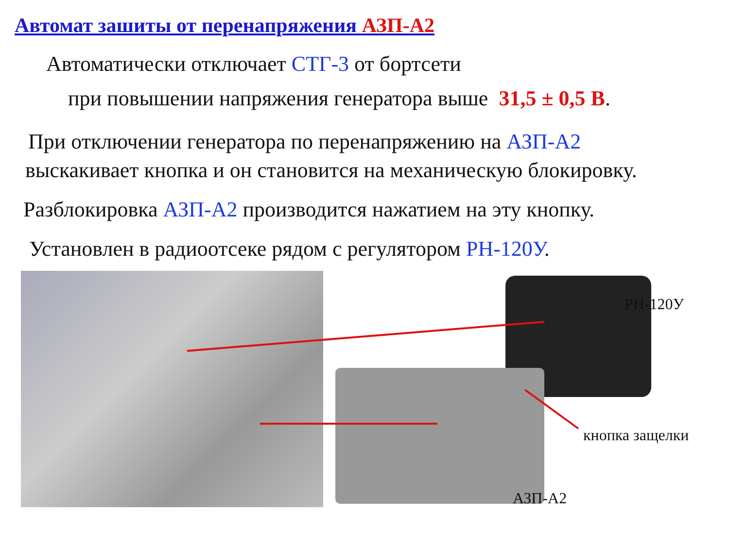Автомат зашиты от перенапряжения АЗП-А2
Автоматически отключает СТГ-3 от бортсети
при повышении напряжения генератора выше 31,5 ± 0,5 В.
При отключении генератора по перенапряжению на АЗП-А2
выскакивает кнопка и он становится на механическую блокировку.
Разблокировка АЗП-А2 производится нажатием на эту кнопку.
Установлен в радиоотсеке рядом с регулятором РН-120У.
РН-120У
кнопка защелки
АЗП-А2